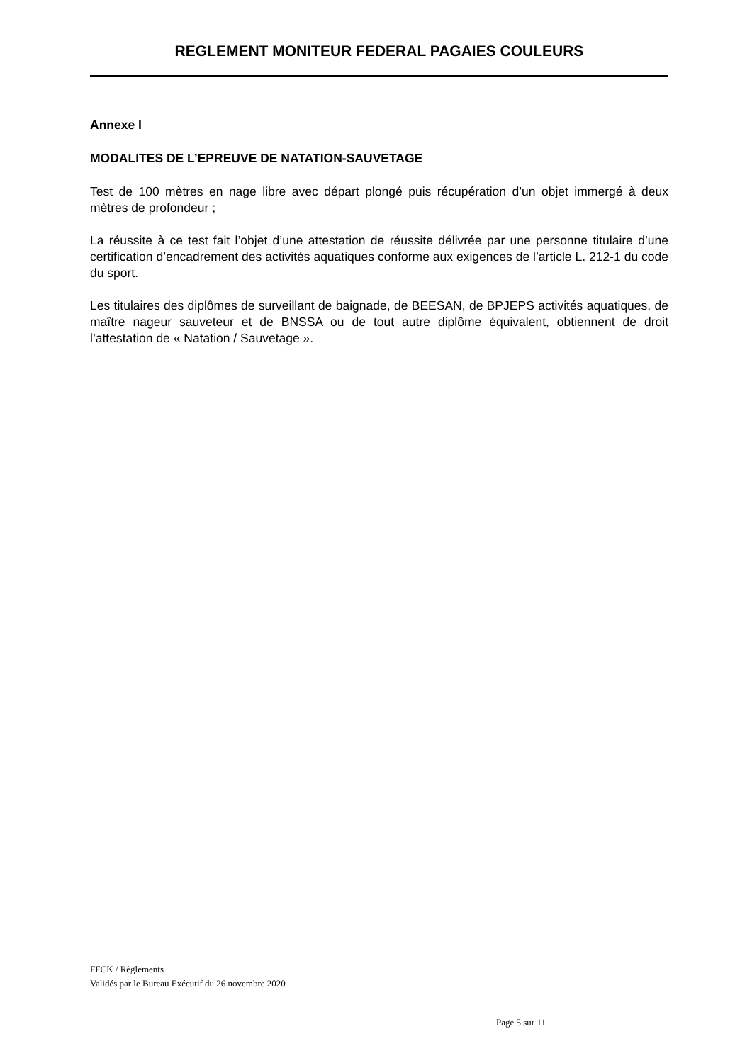REGLEMENT MONITEUR FEDERAL PAGAIES COULEURS
Annexe I
MODALITES DE L’EPREUVE DE NATATION-SAUVETAGE
Test de 100 mètres en nage libre avec départ plongé puis récupération d’un objet immergé à deux mètres de profondeur ;
La réussite à ce test fait l’objet d’une attestation de réussite délivrée par une personne titulaire d’une certification d’encadrement des activités aquatiques conforme aux exigences de l’article L. 212-1 du code du sport.
Les titulaires des diplômes de surveillant de baignade, de BEESAN, de BPJEPS activités aquatiques, de maître nageur sauveteur et de BNSSA ou de tout autre diplôme équivalent, obtiennent de droit l’attestation de « Natation / Sauvetage ».
FFCK / Règlements
Validés par le Bureau Exécutif du 26 novembre 2020
Page 5 sur 11